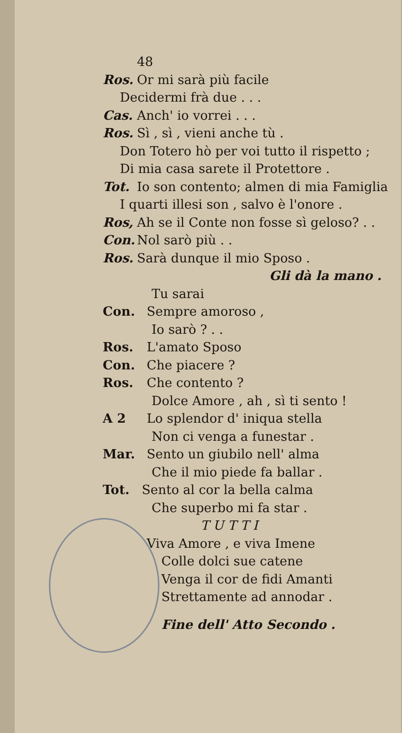48
Ros. Or mi sarà più facile
Decidermi frà due . . .
Cas. Anch' io vorrei . . .
Ros. Sì , sì , vieni anche tù .
Don Totero hò per voi tutto il rispetto ;
Di mia casa sarete il Protettore .
Tot. Io son contento; almen di mia Famiglia
I quarti illesi son , salvo è l'onore .
Ros, Ah se il Conte non fosse sì geloso? . .
Con. Nol sarò più . .
Ros. Sarà dunque il mio Sposo .
Gli dà la mano .
Tu sarai
Con. Sempre amoroso ,
Io sarò ? . .
Ros. L'amato Sposo
Con. Che piacere ?
Ros. Che contento ?
Dolce Amore , ah , sì ti sento !
A 2 Lo splendor d' iniqua stella
Non ci venga a funestar .
Mar. Sento un giubilo nell' alma
Che il mio piede fa ballar .
Tot. Sento al cor la bella calma
Che superbo mi fa star .
T U T T I
Viva Amore , e viva Imene
Colle dolci sue catene
Venga il cor de fidi Amanti
Strettamente ad annodar .
Fine dell' Atto Secondo .